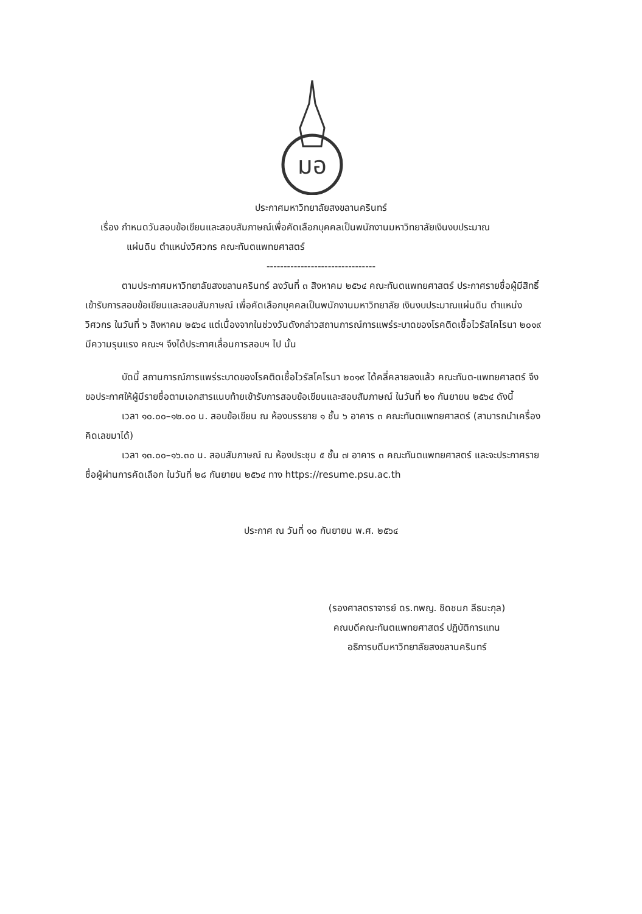มอ
ประกาศมหาวิทยาลัยสงขลานครินทร์
เรื่อง กำหนดวันสอบข้อเขียนและสอบสัมภาษณ์เพื่อคัดเลือกบุคคลเป็นพนักงานมหาวิทยาลัยเงินงบประมาณ
แผ่นดิน ตำแหน่งวิศวกร คณะทันตแพทยศาสตร์
--------------------------------
ตามประกาศมหาวิทยาลัยสงขลานครินทร์ ลงวันที่ ๓ สิงหาคม ๒๕๖๔ คณะทันตแพทยศาสตร์ ประกาศรายชื่อผู้มีสิทธิ์เข้ารับการสอบข้อเขียนและสอบสัมภาษณ์ เพื่อคัดเลือกบุคคลเป็นพนักงานมหาวิทยาลัย เงินงบประมาณแผ่นดิน ตำแหน่งวิศวกร ในวันที่ ๖ สิงหาคม ๒๕๖๔ แต่เนื่องจากในช่วงวันดังกล่าวสถานการณ์การแพร่ระบาดของโรคติดเชื้อไวรัสโคโรนา ๒๐๑๙ มีความรุนแรง คณะฯ จึงได้ประกาศเลื่อนการสอบฯ ไป นั้น
บัดนี้ สถานการณ์การแพร่ระบาดของโรคติดเชื้อไวรัสโคโรนา ๒๐๑๙ ได้คลี่คลายลงแล้ว คณะทันต-แพทยศาสตร์ จึงขอประกาศให้ผู้มีรายชื่อตามเอกสารแนบท้ายเข้ารับการสอบข้อเขียนและสอบสัมภาษณ์ ในวันที่ ๒๑ กันยายน ๒๕๖๔ ดังนี้
เวลา ๑๐.๐๐–๑๒.๐๐ น. สอบข้อเขียน ณ ห้องบรรยาย ๑ ชั้น ๖ อาคาร ๓ คณะทันตแพทยศาสตร์ (สามารถนำเครื่องคิดเลขมาได้)
เวลา ๑๓.๐๐–๑๖.๓๐ น. สอบสัมภาษณ์ ณ ห้องประชุม ๕ ชั้น ๗ อาคาร ๓ คณะทันตแพทยศาสตร์ และจะประกาศรายชื่อผู้ผ่านการคัดเลือก ในวันที่ ๒๘ กันยายน ๒๕๖๔ ทาง https://resume.psu.ac.th
ประกาศ ณ วันที่ ๑๐ กันยายน พ.ศ. ๒๕๖๔
(รองศาสตราจารย์ ดร.ทพญ. ชิดชนก ลีธนะกุล)
คณบดีคณะทันตแพทยศาสตร์ ปฏิบัติการแทน
อธิการบดีมหาวิทยาลัยสงขลานครินทร์